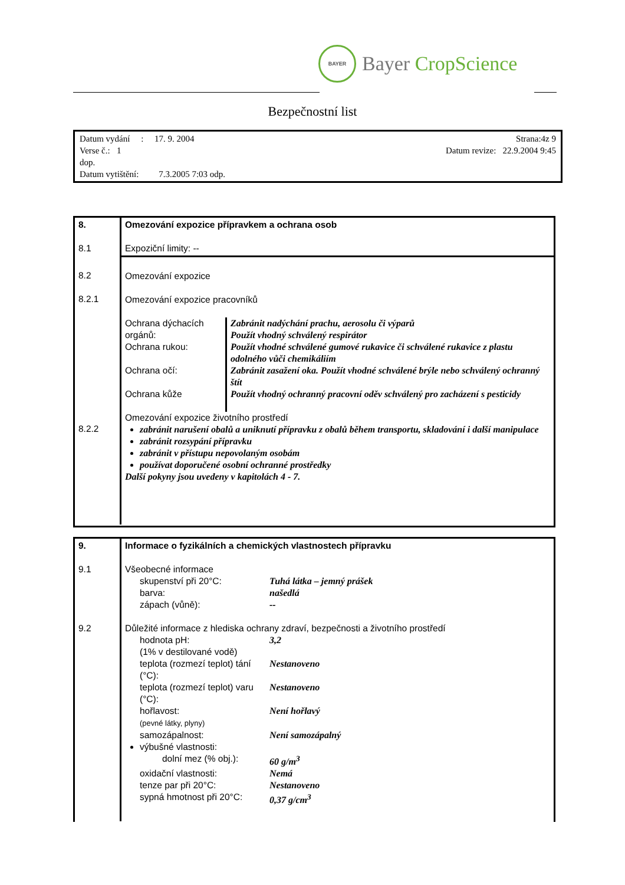BAYER
Bayer CropScience
Bezpečnostní list
Datum vydání : 17. 9. 2004 Strana:4z 9
Verse č.: 1 Datum revize: 22.9.2004 9:45
dop.
Datum vytištění: 7.3.2005 7:03 odp.
| 8. 8.1 | Omezování expozice přípravkem a ochrana osob Expoziční limity: -- |
| 8.2 8.2.1 8.2.2 | Omezování expozice Omezování expozice pracovníků Ochrana dýchacích orgánů: Zabránit nadýchání prachu, aerosolu či výparů Použít vhodný schválený respirátor Ochrana rukou: Použít vhodné schválené gumové rukavice či schválené rukavice z plastu odolného vůči chemikáliím Ochrana očí: Zabránit zasažení oka. Použít vhodné schválené brýle nebo schválený ochranný štít Ochrana kůže Použít vhodný ochranný pracovní oděv schválený pro zacházení s pesticidy Omezování expozice životního prostředí zabránit narušení obalů a uniknutí přípravku z obalů během transportu, skladování i další manipulace zabránit rozsypání přípravku zabránit v přístupu nepovolaným osobám používat doporučené osobní ochranné prostředky Další pokyny jsou uvedeny v kapitolách 4 - 7. |
| 9. 9.1 9.2 | Informace o fyzikálních a chemických vlastnostech přípravku Všeobecné informace skupenství při 20°C: Tuhá látka – jemný prášek barva: našedlá zápach (vůně): -- Důležité informace z hlediska ochrany zdraví, bezpečnosti a životního prostředí hodnota pH: (1% v destilované vodě) 3,2 teplota (rozmezí teplot) tání (°C): Nestanoveno teplota (rozmezí teplot) varu (°C): Nestanoveno hořlavost: (pevné látky, plyny) Není hořlavý samozápalnost: Není samozápalný výbušné vlastnosti: dolní mez (% obj.): 60 g/m<sup>3</sup> oxidační vlastnosti: Nemá tenze par při 20°C: Nestanoveno sypná hmotnost při 20°C: 0,37 g/cm<sup>3</sup> |